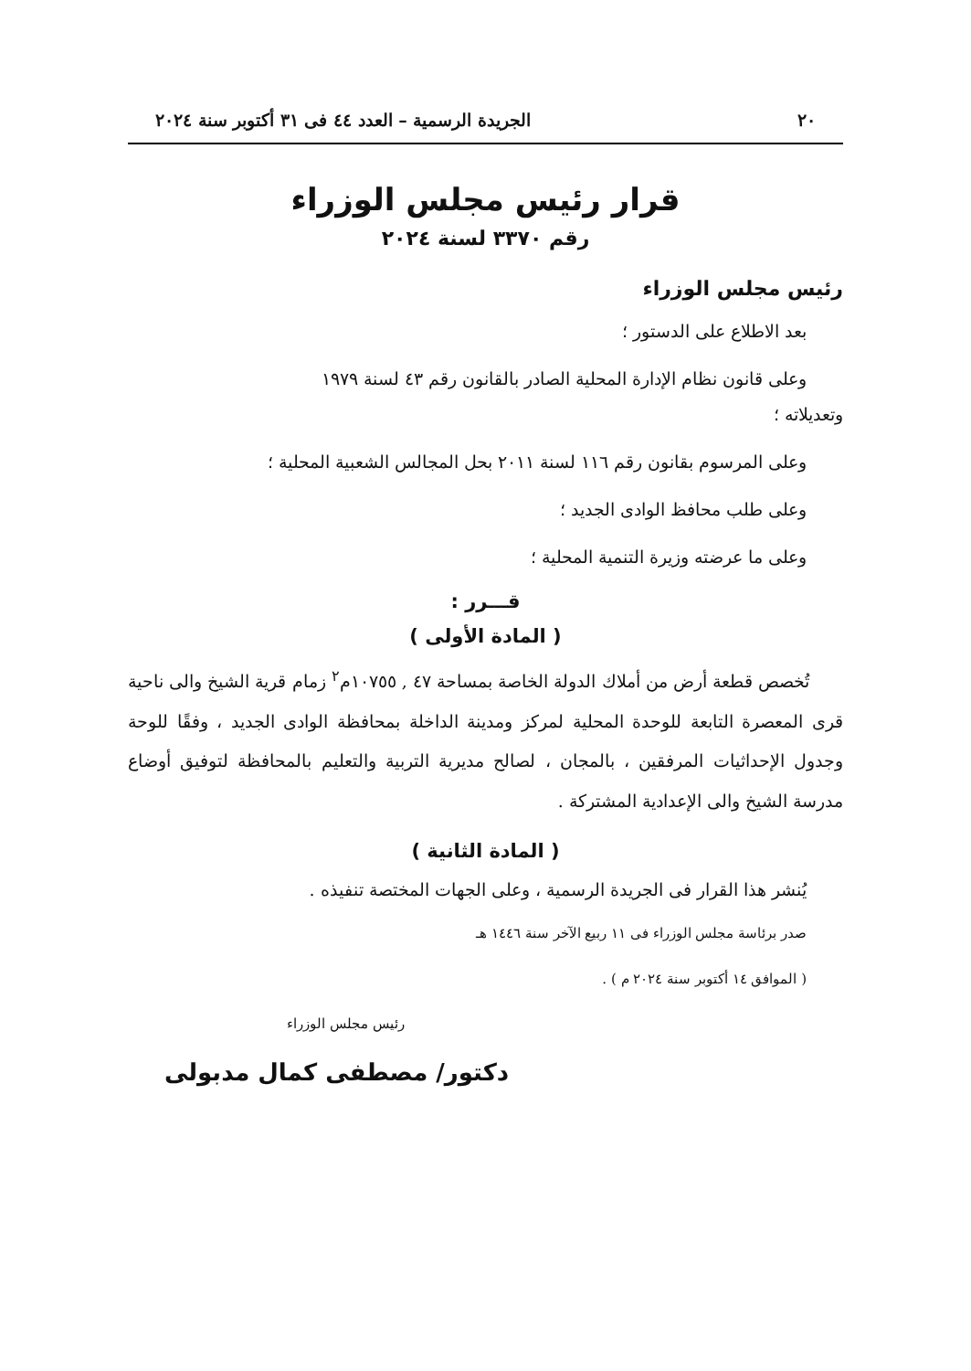٢٠ الجريدة الرسمية – العدد ٤٤ فى ٣١ أكتوبر سنة ٢٠٢٤
قرار رئيس مجلس الوزراء
رقم ٣٣٧٠ لسنة ٢٠٢٤
رئيس مجلس الوزراء
بعد الاطلاع على الدستور ؛
وعلى قانون نظام الإدارة المحلية الصادر بالقانون رقم ٤٣ لسنة ١٩٧٩
وتعديلاته ؛
وعلى المرسوم بقانون رقم ١١٦ لسنة ٢٠١١ بحل المجالس الشعبية المحلية ؛
وعلى طلب محافظ الوادى الجديد ؛
وعلى ما عرضته وزيرة التنمية المحلية ؛
قـــرر :
( المادة الأولى )
تُخصص قطعة أرض من أملاك الدولة الخاصة بمساحة ٤٧ , ١٠٧٥٥م<sup>٢</sup> زمام قرية الشيخ والى ناحية قرى المعصرة التابعة للوحدة المحلية لمركز ومدينة الداخلة بمحافظة الوادى الجديد ، وفقًا للوحة وجدول الإحداثيات المرفقين ، بالمجان ، لصالح مديرية التربية والتعليم بالمحافظة لتوفيق أوضاع مدرسة الشيخ والى الإعدادية المشتركة .
( المادة الثانية )
يُنشر هذا القرار فى الجريدة الرسمية ، وعلى الجهات المختصة تنفيذه .
صدر برئاسة مجلس الوزراء فى ١١ ربيع الآخر سنة ١٤٤٦ هـ
( الموافق ١٤ أكتوبر سنة ٢٠٢٤ م ) .
رئيس مجلس الوزراء
دكتور/ مصطفى كمال مدبولى